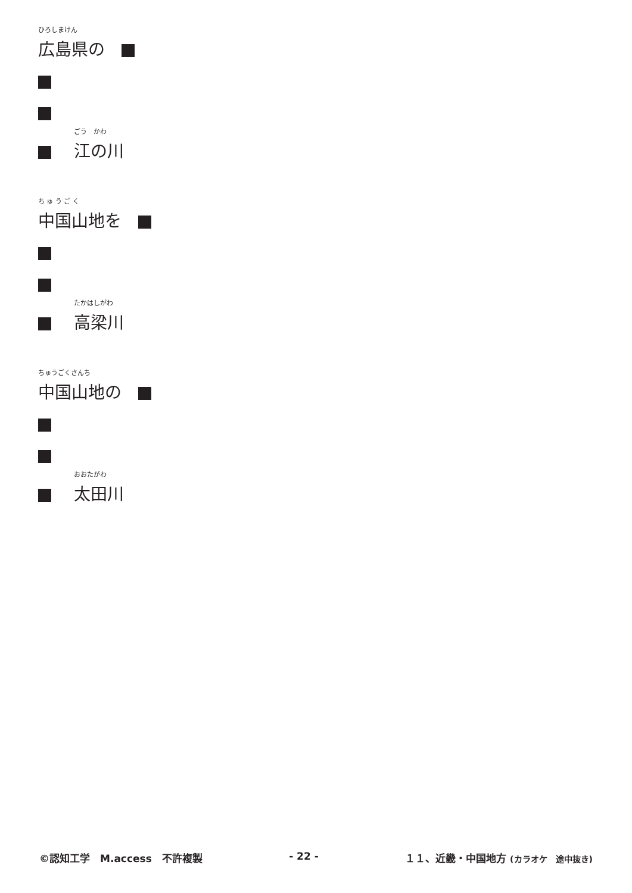ひろしまけん
広島県の　
ごう　かわ
江の川
ち ゅ う ご く
中国山地を　
たかはしがわ
高梁川
ちゅうごくさんち
中国山地の　
おおたがわ
太田川
©認知工学　M.access　不許複製 - 22 - １１、近畿・中国地方 (カラオケ　途中抜き)